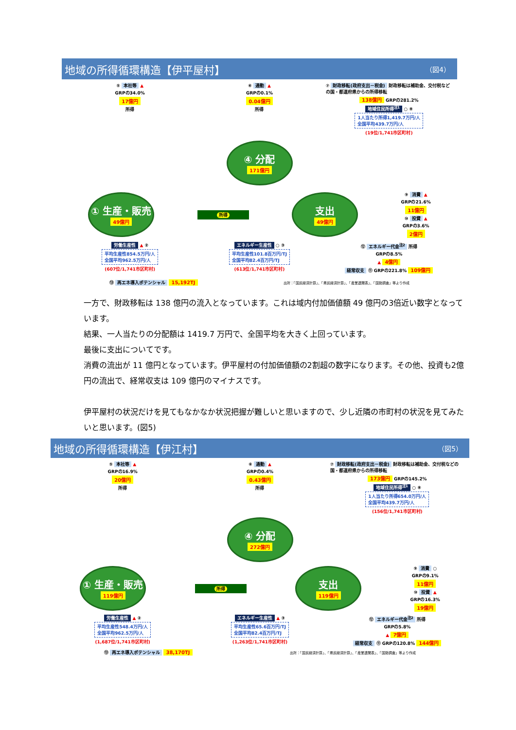地域の所得循環構造【伊平屋村】 （図4）
⑤ 本社等 ▲
GRPの34.0%
17億円
所得
⑥ 通勤 ▲
GRPの0.1%
0.04億円
所得
⑦ 財政移転(政府支出－税金) 財政移転は補助金、交付税などの国・都道府県からの所得移転
138億円 GRPの281.2%
地域住民所得<sup>注1</sup> ○ ⑧
1人当たり所得1,419.7万円/人
全国平均439.7万円/人
(19位/1,741市区町村)
④ 分配
171億円
① 生産・販売
49億円
所得
支出
49億円
⑨ 消費 ▲
GRPの21.6%
11億円
⑩ 投資 ▲
GRPの3.6%
2億円
労働生産性 ▲ ②
平均生産性854.5万円/人
全国平均962.5万円/人
(607位/1,741市区町村)
エネルギー生産性 ○ ③
平均生産性101.8百万円/TJ
全国平均82.4百万円/TJ
(613位/1,741市区町村)
⑫ エネルギー代金<sup>注2</sup> 所得
GRPの8.5%
▲ 4億円
経常収支 ⑪ GRPの221.8% 109億円
⑬ 再エネ導入ポテンシャル 15,192TJ 出所：「国民経済計算」、「県民経済計算」、「産業連関表」、「国勢調査」等より作成
一方で、財政移転は 138 億円の流入となっています。これは域内付加価値額 49 億円の3倍近い数字となっています。
結果、一人当たりの分配額は 1419.7 万円で、全国平均を大きく上回っています。
最後に支出についてです。
消費の流出が 11 億円となっています。伊平屋村の付加価値額の2割超の数字になります。その他、投資も2億円の流出で、経常収支は 109 億円のマイナスです。
伊平屋村の状況だけを見てもなかなか状況把握が難しいと思いますので、少し近隣の市町村の状況を見てみたいと思います。(図5)
地域の所得循環構造【伊江村】 （図5）
⑤ 本社等 ▲
GRPの16.9%
20億円
所得
⑥ 通勤 ▲
GRPの0.4%
0.43億円
所得
⑦ 財政移転(政府支出－税金) 財政移転は補助金、交付税などの国・都道府県からの所得移転
173億円 GRPの145.2%
地域住民所得<sup>注1</sup> ○ ⑧
1人当たり所得654.0万円/人
全国平均439.7万円/人
(156位/1,741市区町村)
④ 分配
272億円
① 生産・販売
119億円
所得
支出
119億円
⑨ 消費 ○
GRPの9.1%
11億円
⑩ 投資 ▲
GRPの16.3%
19億円
労働生産性 ▲ ②
平均生産性548.4万円/人
全国平均962.5万円/人
(1,687位/1,741市区町村)
エネルギー生産性 ▲ ③
平均生産性65.6百万円/TJ
全国平均82.4百万円/TJ
(1,263位/1,741市区町村)
⑫ エネルギー代金<sup>注2</sup> 所得
GRPの5.8%
▲ 7億円
経常収支 ⑪ GRPの120.8% 144億円
⑬ 再エネ導入ポテンシャル 38,170TJ 出所：「国民経済計算」、「県民経済計算」、「産業連関表」、「国勢調査」等より作成